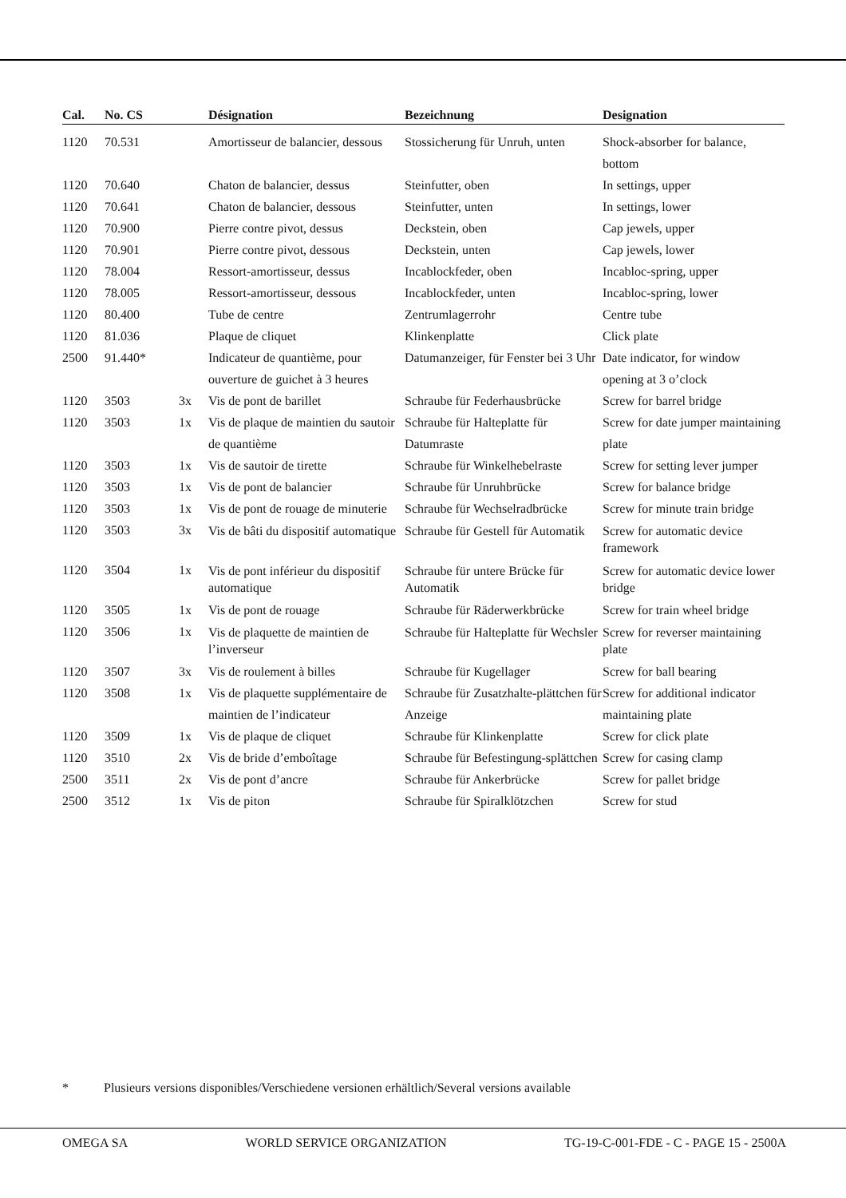| Cal. | No. CS | | Désignation | Bezeichnung | Designation |
| --- | --- | --- | --- | --- | --- |
| 1120 | 70.531 | | Amortisseur de balancier, dessous | Stossicherung für Unruh, unten | Shock-absorber for balance, bottom |
| 1120 | 70.640 | | Chaton de balancier, dessus | Steinfutter, oben | In settings, upper |
| 1120 | 70.641 | | Chaton de balancier, dessous | Steinfutter, unten | In settings, lower |
| 1120 | 70.900 | | Pierre contre pivot, dessus | Deckstein, oben | Cap jewels, upper |
| 1120 | 70.901 | | Pierre contre pivot, dessous | Deckstein, unten | Cap jewels, lower |
| 1120 | 78.004 | | Ressort-amortisseur, dessus | Incablockfeder, oben | Incabloc-spring, upper |
| 1120 | 78.005 | | Ressort-amortisseur, dessous | Incablockfeder, unten | Incabloc-spring, lower |
| 1120 | 80.400 | | Tube de centre | Zentrumlagerrohr | Centre tube |
| 1120 | 81.036 | | Plaque de cliquet | Klinkenplatte | Click plate |
| 2500 | 91.440* | | Indicateur de quantième, pour ouverture de guichet à 3 heures | Datumanzeiger, für Fenster bei 3 Uhr | Date indicator, for window opening at 3 o’clock |
| 1120 | 3503 | 3x | Vis de pont de barillet | Schraube für Federhausbrücke | Screw for barrel bridge |
| 1120 | 3503 | 1x | Vis de plaque de maintien du sautoir de quantième | Schraube für Halteplatte für Datumraste | Screw for date jumper maintaining plate |
| 1120 | 3503 | 1x | Vis de sautoir de tirette | Schraube für Winkelhebelraste | Screw for setting lever jumper |
| 1120 | 3503 | 1x | Vis de pont de balancier | Schraube für Unruhbrücke | Screw for balance bridge |
| 1120 | 3503 | 1x | Vis de pont de rouage de minuterie | Schraube für Wechselradbrücke | Screw for minute train bridge |
| 1120 | 3503 | 3x | Vis de bâti du dispositif automatique | Schraube für Gestell für Automatik | Screw for automatic device framework |
| 1120 | 3504 | 1x | Vis de pont inférieur du dispositif automatique | Schraube für untere Brücke für Automatik | Screw for automatic device lower bridge |
| 1120 | 3505 | 1x | Vis de pont de rouage | Schraube für Räderwerkbrücke | Screw for train wheel bridge |
| 1120 | 3506 | 1x | Vis de plaquette de maintien de l’inverseur | Schraube für Halteplatte für Wechsler | Screw for reverser maintaining plate |
| 1120 | 3507 | 3x | Vis de roulement à billes | Schraube für Kugellager | Screw for ball bearing |
| 1120 | 3508 | 1x | Vis de plaquette supplémentaire de maintien de l’indicateur | Schraube für Zusatzhalte-plättchen für Anzeige | Screw for additional indicator maintaining plate |
| 1120 | 3509 | 1x | Vis de plaque de cliquet | Schraube für Klinkenplatte | Screw for click plate |
| 1120 | 3510 | 2x | Vis de bride d’emboîtage | Schraube für Befestingung-splättchen | Screw for casing clamp |
| 2500 | 3511 | 2x | Vis de pont d’ancre | Schraube für Ankerbrücke | Screw for pallet bridge |
| 2500 | 3512 | 1x | Vis de piton | Schraube für Spiralklötzchen | Screw for stud |
* Plusieurs versions disponibles/Verschiedene versionen erhältlich/Several versions available
OMEGA SA WORLD SERVICE ORGANIZATION TG-19-C-001-FDE - C - PAGE 15 - 2500A